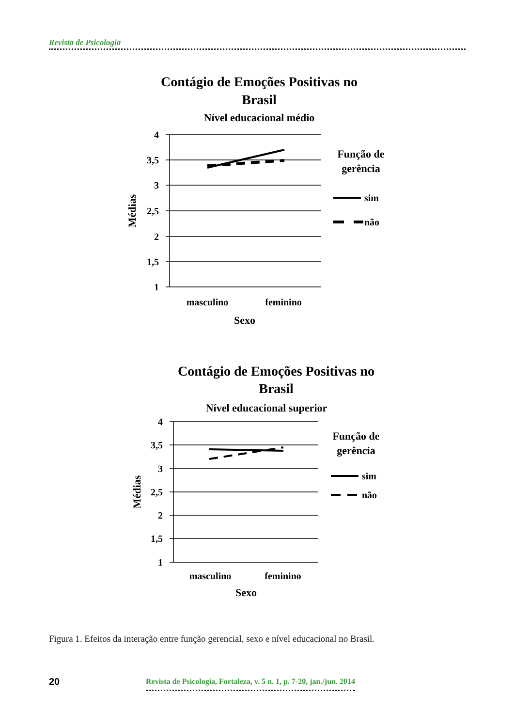Revista de Psicologia
Contágio de Emoções Positivas no
Brasil
Nível educacional médio
4
3,5
3
2,5
2
1,5
1
Médias
masculino
feminino
Sexo
Função de
gerência
sim
não
Contágio de Emoções Positivas no
Brasil
Nível educacional superior
4
3,5
3
2,5
2
1,5
1
Médias
masculino
feminino
Sexo
Função de
gerência
sim
não
Figura 1. Efeitos da interação entre função gerencial, sexo e nível educacional no Brasil.
20 Revista de Psicologia, Fortaleza, v. 5 n. 1, p. 7-20, jan./jun. 2014